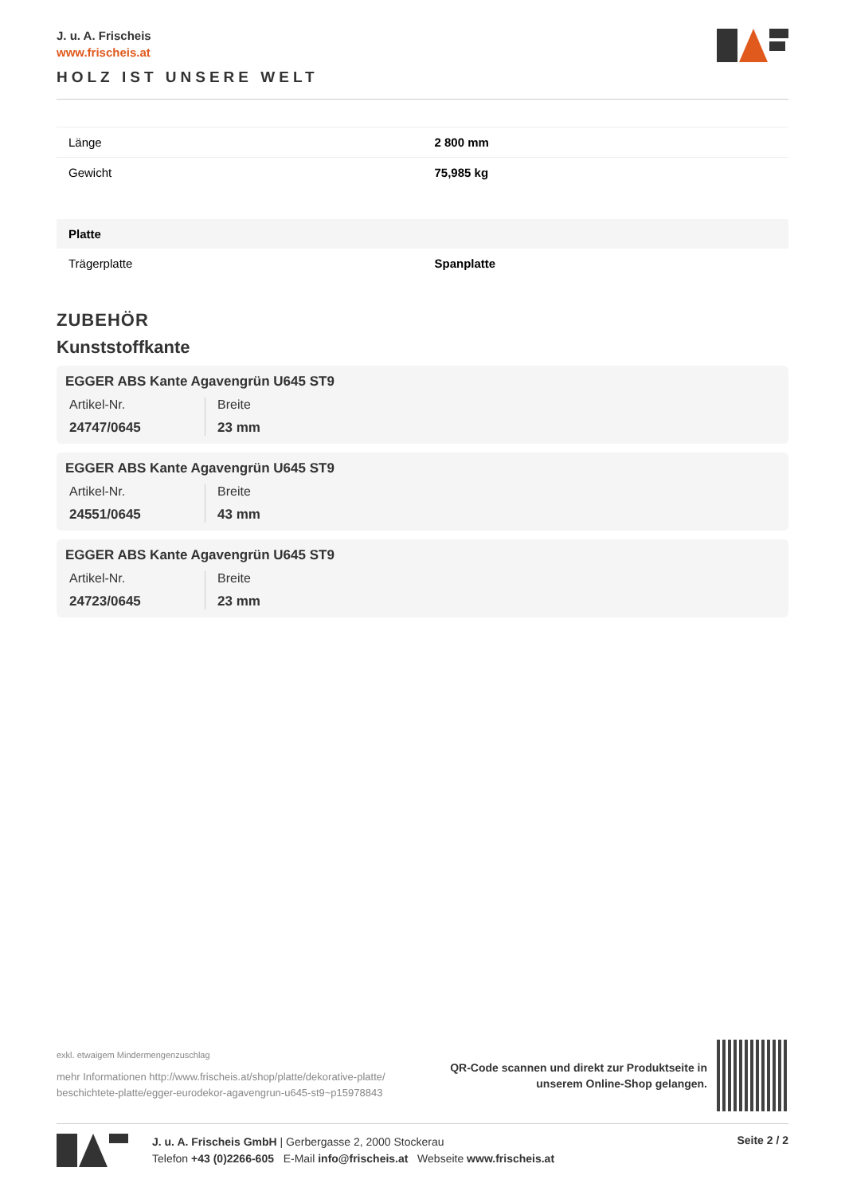J. u. A. Frischeis
www.frischeis.at
HOLZ IST UNSERE WELT
| Länge | 2 800 mm |
| Gewicht | 75,985 kg |
| Platte | |
| Trägerplatte | Spanplatte |
ZUBEHÖR
Kunststoffkante
EGGER ABS Kante Agavengrün U645 ST9
Artikel-Nr.
24747/0645
Breite
23 mm
EGGER ABS Kante Agavengrün U645 ST9
Artikel-Nr.
24551/0645
Breite
43 mm
EGGER ABS Kante Agavengrün U645 ST9
Artikel-Nr.
24723/0645
Breite
23 mm
exkl. etwaigem Mindermengenzuschlag
mehr Informationen http://www.frischeis.at/shop/platte/dekorative-platte/
beschichtete-platte/egger-eurodekor-agavengrun-u645-st9~p15978843
QR-Code scannen und direkt zur Produktseite in
unserem Online-Shop gelangen.
J. u. A. Frischeis GmbH | Gerbergasse 2, 2000 Stockerau
Telefon +43 (0)2266-605 E-Mail info@frischeis.at Webseite www.frischeis.at
Seite 2 / 2